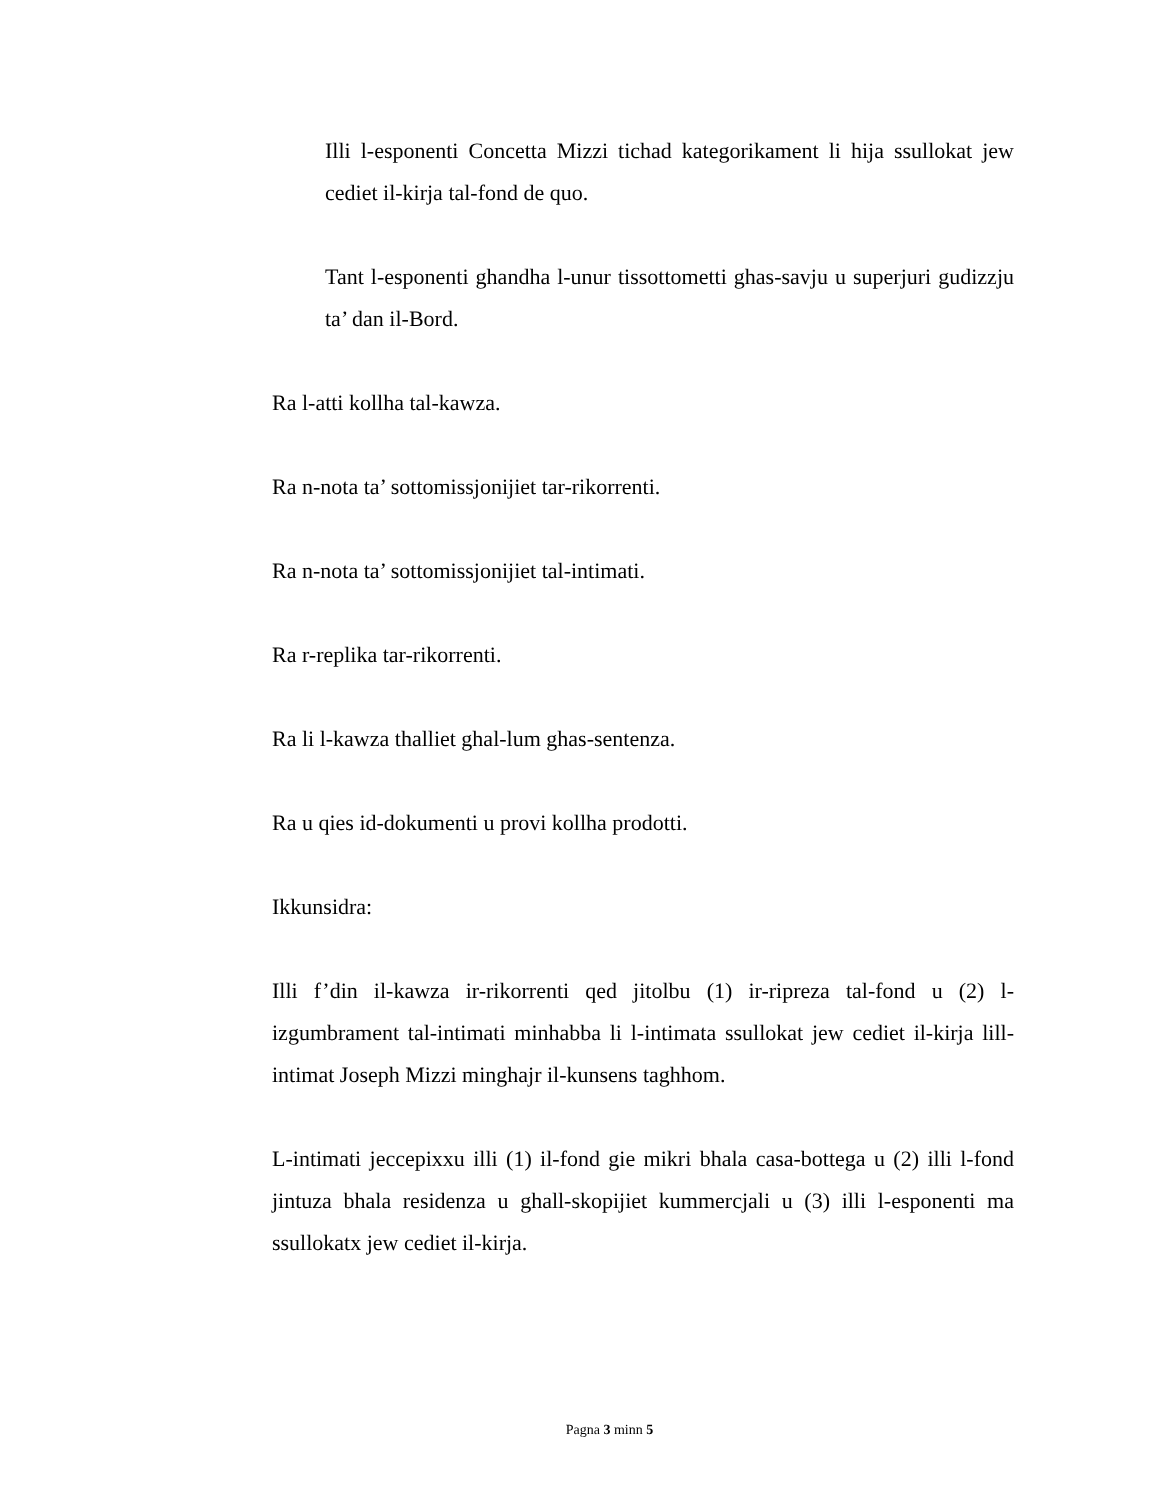Illi l-esponenti Concetta Mizzi tichad kategorikament li hija ssullokat jew cediet il-kirja tal-fond de quo.
Tant l-esponenti ghandha l-unur tissottometti ghas-savju u superjuri gudizzju ta’ dan il-Bord.
Ra l-atti kollha tal-kawza.
Ra n-nota ta’ sottomissjonijiet tar-rikorrenti.
Ra n-nota ta’ sottomissjonijiet tal-intimati.
Ra r-replika tar-rikorrenti.
Ra li l-kawza thalliet ghal-lum ghas-sentenza.
Ra u qies id-dokumenti u provi kollha prodotti.
Ikkunsidra:
Illi f’din il-kawza ir-rikorrenti qed jitolbu (1) ir-ripreza tal-fond u (2) l-izgumbrament tal-intimati minhabba li l-intimata ssullokat jew cediet il-kirja lill-intimat Joseph Mizzi minghajr il-kunsens taghhom.
L-intimati jeccepixxu illi (1) il-fond gie mikri bhala casa-bottega u (2) illi l-fond jintuza bhala residenza u ghall-skopijiet kummercjali u (3) illi l-esponenti ma ssullokatx jew cediet il-kirja.
Pagna 3 minn 5